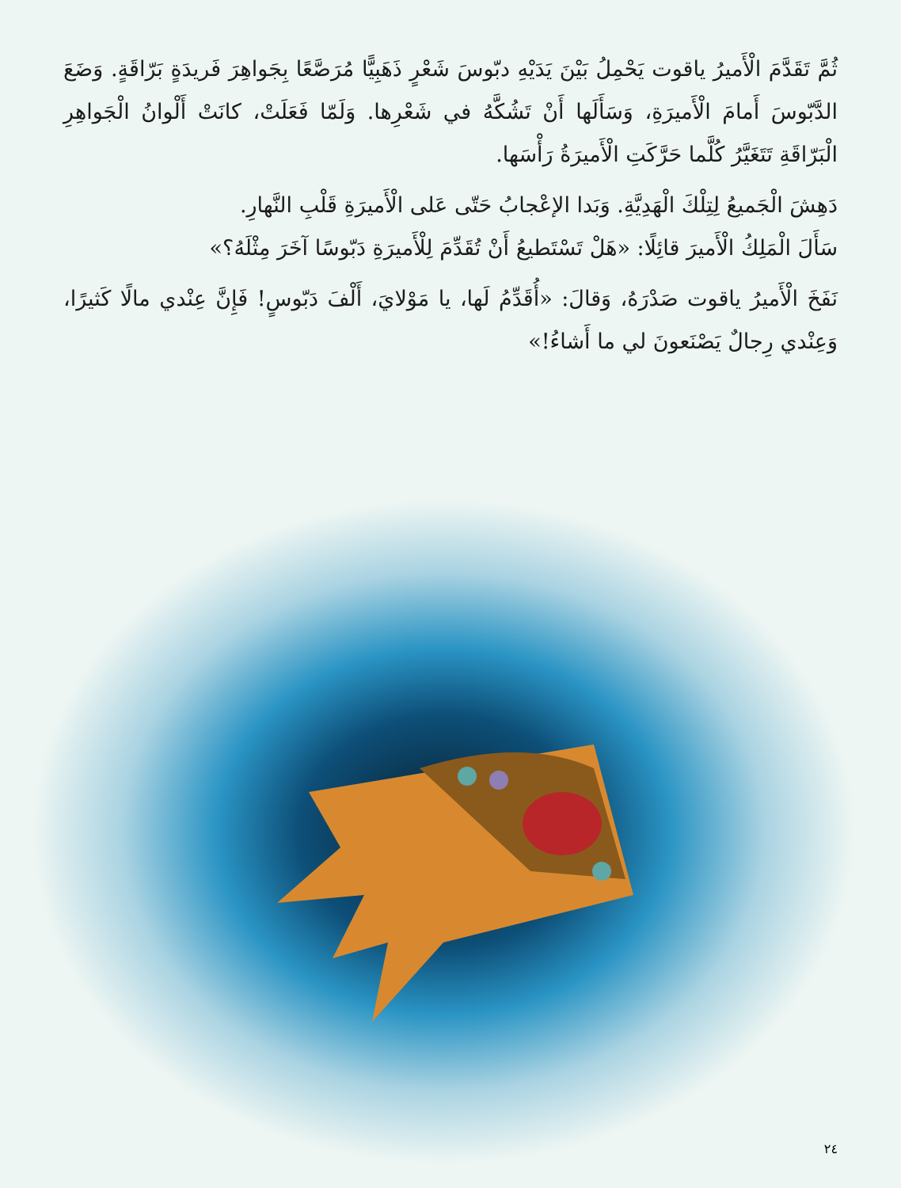ثُمَّ تَقَدَّمَ الْأَميرُ ياقوت يَحْمِلُ بَيْنَ يَدَيْهِ دبّوسَ شَعْرٍ ذَهَبِيًّا مُرَصَّعًا بِجَواهِرَ فَريدَةٍ بَرّاقَةٍ. وَضَعَ الدَّبّوسَ أَمامَ الْأَميرَةِ، وَسَأَلَها أَنْ تَشُكَّهُ في شَعْرِها. وَلَمّا فَعَلَتْ، كانَتْ أَلْوانُ الْجَواهِرِ الْبَرّاقَةِ تَتَغَيَّرُ كُلَّما حَرَّكَتِ الْأَميرَةُ رَأْسَها.
دَهِشَ الْجَميعُ لِتِلْكَ الْهَدِيَّةِ. وَبَدا الإعْجابُ حَتّى عَلى الْأَميرَةِ قَلْبِ النَّهارِ.
سَأَلَ الْمَلِكُ الْأَميرَ قائِلًا: «هَلْ تَسْتَطيعُ أَنْ تُقَدِّمَ لِلْأَميرَةِ دَبّوسًا آخَرَ مِثْلَهُ؟»
نَفَخَ الْأَميرُ ياقوت صَدْرَهُ، وَقالَ: «أُقَدِّمُ لَها، يا مَوْلايَ، أَلْفَ دَبّوسٍ! فَإِنَّ عِنْدي مالًا كَثيرًا، وَعِنْدي رِجالٌ يَصْنَعونَ لي ما أَشاءُ!»
٢٤